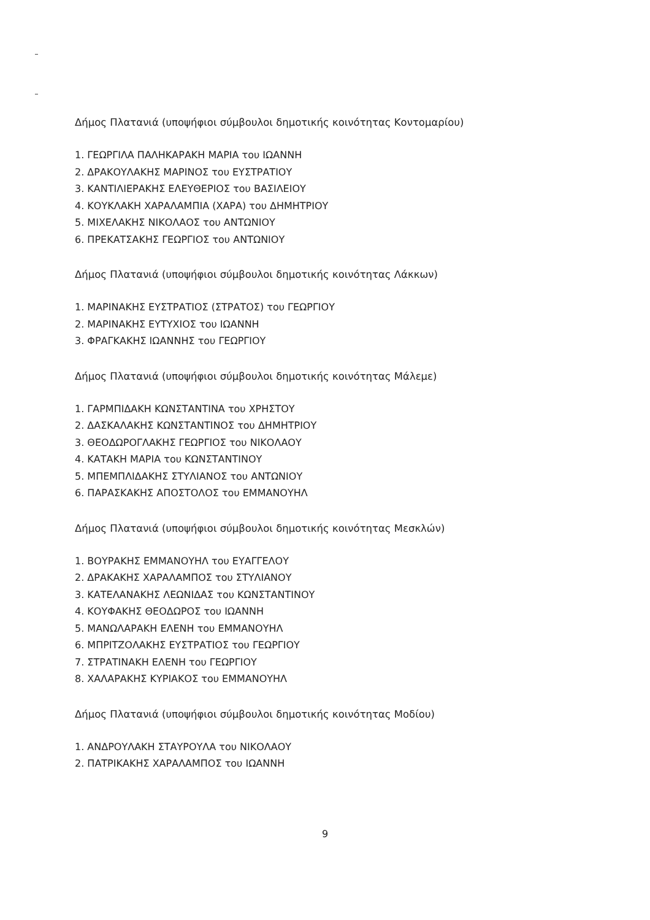Δήμος Πλατανιά (υποψήφιοι σύμβουλοι δημοτικής κοινότητας Κοντομαρίου)
1. ΓΕΩΡΓΙΛΑ ΠΑΛΗΚΑΡΑΚΗ ΜΑΡΙΑ του ΙΩΑΝΝΗ
2. ΔΡΑΚΟΥΛΑΚΗΣ ΜΑΡΙΝΟΣ του ΕΥΣΤΡΑΤΙΟΥ
3. ΚΑΝΤΙΛΙΕΡΑΚΗΣ ΕΛΕΥΘΕΡΙΟΣ του ΒΑΣΙΛΕΙΟΥ
4. ΚΟΥΚΛΑΚΗ ΧΑΡΑΛΑΜΠΙΑ (ΧΑΡΑ) του ΔΗΜΗΤΡΙΟΥ
5. ΜΙΧΕΛΑΚΗΣ ΝΙΚΟΛΑΟΣ του ΑΝΤΩΝΙΟΥ
6. ΠΡΕΚΑΤΣΑΚΗΣ ΓΕΩΡΓΙΟΣ του ΑΝΤΩΝΙΟΥ
Δήμος Πλατανιά (υποψήφιοι σύμβουλοι δημοτικής κοινότητας Λάκκων)
1. ΜΑΡΙΝΑΚΗΣ ΕΥΣΤΡΑΤΙΟΣ (ΣΤΡΑΤΟΣ) του ΓΕΩΡΓΙΟΥ
2. ΜΑΡΙΝΑΚΗΣ ΕΥΤΥΧΙΟΣ του ΙΩΑΝΝΗ
3. ΦΡΑΓΚΑΚΗΣ ΙΩΑΝΝΗΣ του ΓΕΩΡΓΙΟΥ
Δήμος Πλατανιά (υποψήφιοι σύμβουλοι δημοτικής κοινότητας Μάλεμε)
1. ΓΑΡΜΠΙΔΑΚΗ ΚΩΝΣΤΑΝΤΙΝΑ του ΧΡΗΣΤΟΥ
2. ΔΑΣΚΑΛΑΚΗΣ ΚΩΝΣΤΑΝΤΙΝΟΣ του ΔΗΜΗΤΡΙΟΥ
3. ΘΕΟΔΩΡΟΓΛΑΚΗΣ ΓΕΩΡΓΙΟΣ του ΝΙΚΟΛΑΟΥ
4. ΚΑΤΑΚΗ ΜΑΡΙΑ του ΚΩΝΣΤΑΝΤΙΝΟΥ
5. ΜΠΕΜΠΛΙΔΑΚΗΣ ΣΤΥΛΙΑΝΟΣ του ΑΝΤΩΝΙΟΥ
6. ΠΑΡΑΣΚΑΚΗΣ ΑΠΟΣΤΟΛΟΣ του ΕΜΜΑΝΟΥΗΛ
Δήμος Πλατανιά (υποψήφιοι σύμβουλοι δημοτικής κοινότητας Μεσκλών)
1. ΒΟΥΡΑΚΗΣ ΕΜΜΑΝΟΥΗΛ του ΕΥΑΓΓΕΛΟΥ
2. ΔΡΑΚΑΚΗΣ ΧΑΡΑΛΑΜΠΟΣ του ΣΤΥΛΙΑΝΟΥ
3. ΚΑΤΕΛΑΝΑΚΗΣ ΛΕΩΝΙΔΑΣ του ΚΩΝΣΤΑΝΤΙΝΟΥ
4. ΚΟΥΦΑΚΗΣ ΘΕΟΔΩΡΟΣ του ΙΩΑΝΝΗ
5. ΜΑΝΩΛΑΡΑΚΗ ΕΛΕΝΗ του ΕΜΜΑΝΟΥΗΛ
6. ΜΠΡΙΤΖΟΛΑΚΗΣ ΕΥΣΤΡΑΤΙΟΣ του ΓΕΩΡΓΙΟΥ
7. ΣΤΡΑΤΙΝΑΚΗ ΕΛΕΝΗ του ΓΕΩΡΓΙΟΥ
8. ΧΑΛΑΡΑΚΗΣ ΚΥΡΙΑΚΟΣ του ΕΜΜΑΝΟΥΗΛ
Δήμος Πλατανιά (υποψήφιοι σύμβουλοι δημοτικής κοινότητας Μοδίου)
1. ΑΝΔΡΟΥΛΑΚΗ ΣΤΑΥΡΟΥΛΑ του ΝΙΚΟΛΑΟΥ
2. ΠΑΤΡΙΚΑΚΗΣ ΧΑΡΑΛΑΜΠΟΣ του ΙΩΑΝΝΗ
9